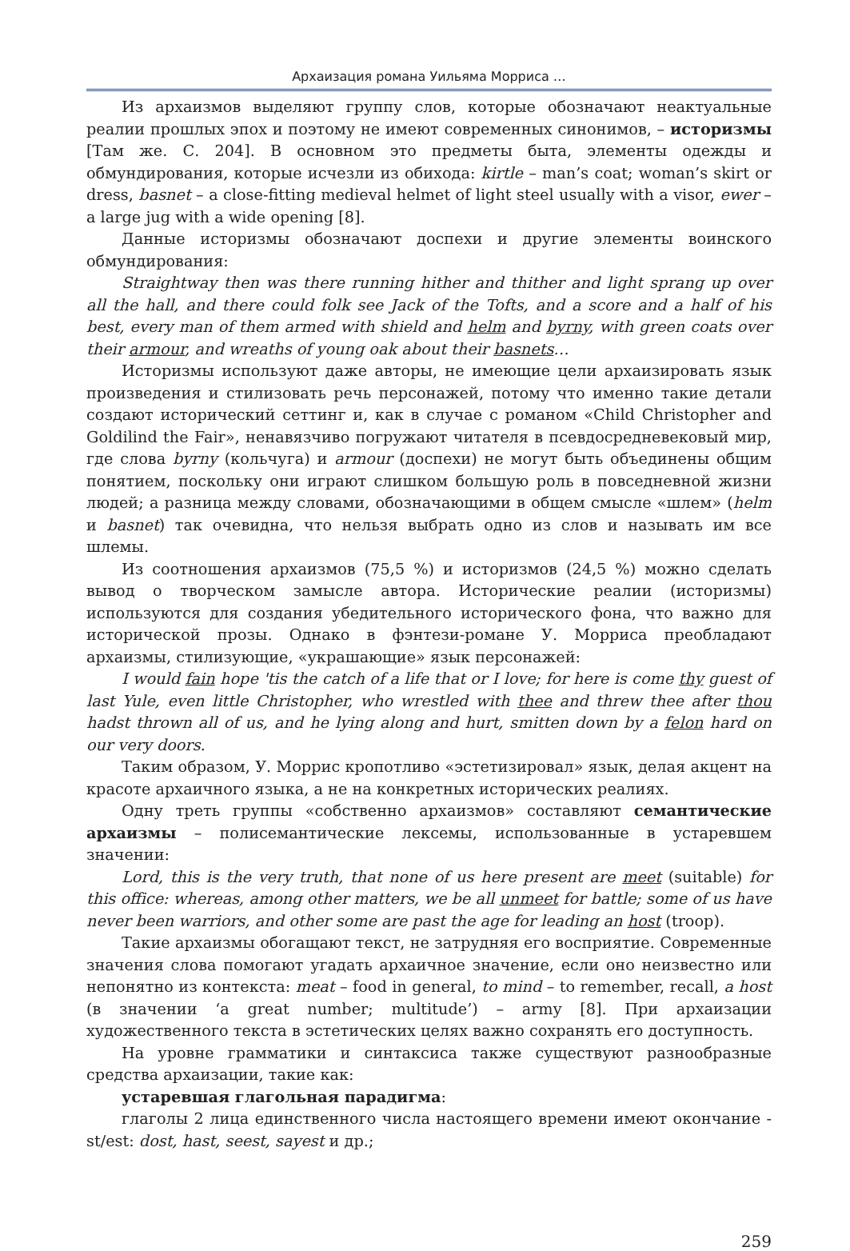Архаизация романа Уильяма Морриса …
Из архаизмов выделяют группу слов, которые обозначают неактуальные реалии прошлых эпох и поэтому не имеют современных синонимов, – историзмы [Там же. С. 204]. В основном это предметы быта, элементы одежды и обмундирования, которые исчезли из обихода: kirtle – man’s coat; woman’s skirt or dress, basnet – a close-fitting medieval helmet of light steel usually with a visor, ewer – a large jug with a wide opening [8].
Данные историзмы обозначают доспехи и другие элементы воинского обмундирования:
Straightway then was there running hither and thither and light sprang up over all the hall, and there could folk see Jack of the Tofts, and a score and a half of his best, every man of them armed with shield and helm and byrny, with green coats over their armour, and wreaths of young oak about their basnets…
Историзмы используют даже авторы, не имеющие цели архаизировать язык произведения и стилизовать речь персонажей, потому что именно такие детали создают исторический сеттинг и, как в случае с романом «Child Christopher and Goldilind the Fair», ненавязчиво погружают читателя в псевдосредневековый мир, где слова byrny (кольчуга) и armour (доспехи) не могут быть объединены общим понятием, поскольку они играют слишком большую роль в повседневной жизни людей; а разница между словами, обозначающими в общем смысле «шлем» (helm и basnet) так очевидна, что нельзя выбрать одно из слов и называть им все шлемы.
Из соотношения архаизмов (75,5 %) и историзмов (24,5 %) можно сделать вывод о творческом замысле автора. Исторические реалии (историзмы) используются для создания убедительного исторического фона, что важно для исторической прозы. Однако в фэнтези-романе У. Морриса преобладают архаизмы, стилизующие, «украшающие» язык персонажей:
I would fain hope 'tis the catch of a life that or I love; for here is come thy guest of last Yule, even little Christopher, who wrestled with thee and threw thee after thou hadst thrown all of us, and he lying along and hurt, smitten down by a felon hard on our very doors.
Таким образом, У. Моррис кропотливо «эстетизировал» язык, делая акцент на красоте архаичного языка, а не на конкретных исторических реалиях.
Одну треть группы «собственно архаизмов» составляют семантические архаизмы – полисемантические лексемы, использованные в устаревшем значении:
Lord, this is the very truth, that none of us here present are meet (suitable) for this office: whereas, among other matters, we be all unmeet for battle; some of us have never been warriors, and other some are past the age for leading an host (troop).
Такие архаизмы обогащают текст, не затрудняя его восприятие. Современные значения слова помогают угадать архаичное значение, если оно неизвестно или непонятно из контекста: meat – food in general, to mind – to remember, recall, a host (в значении ‘a great number; multitude’) – army [8]. При архаизации художественного текста в эстетических целях важно сохранять его доступность.
На уровне грамматики и синтаксиса также существуют разнообразные средства архаизации, такие как:
устаревшая глагольная парадигма:
глаголы 2 лица единственного числа настоящего времени имеют окончание -st/est: dost, hast, seest, sayest и др.;
259